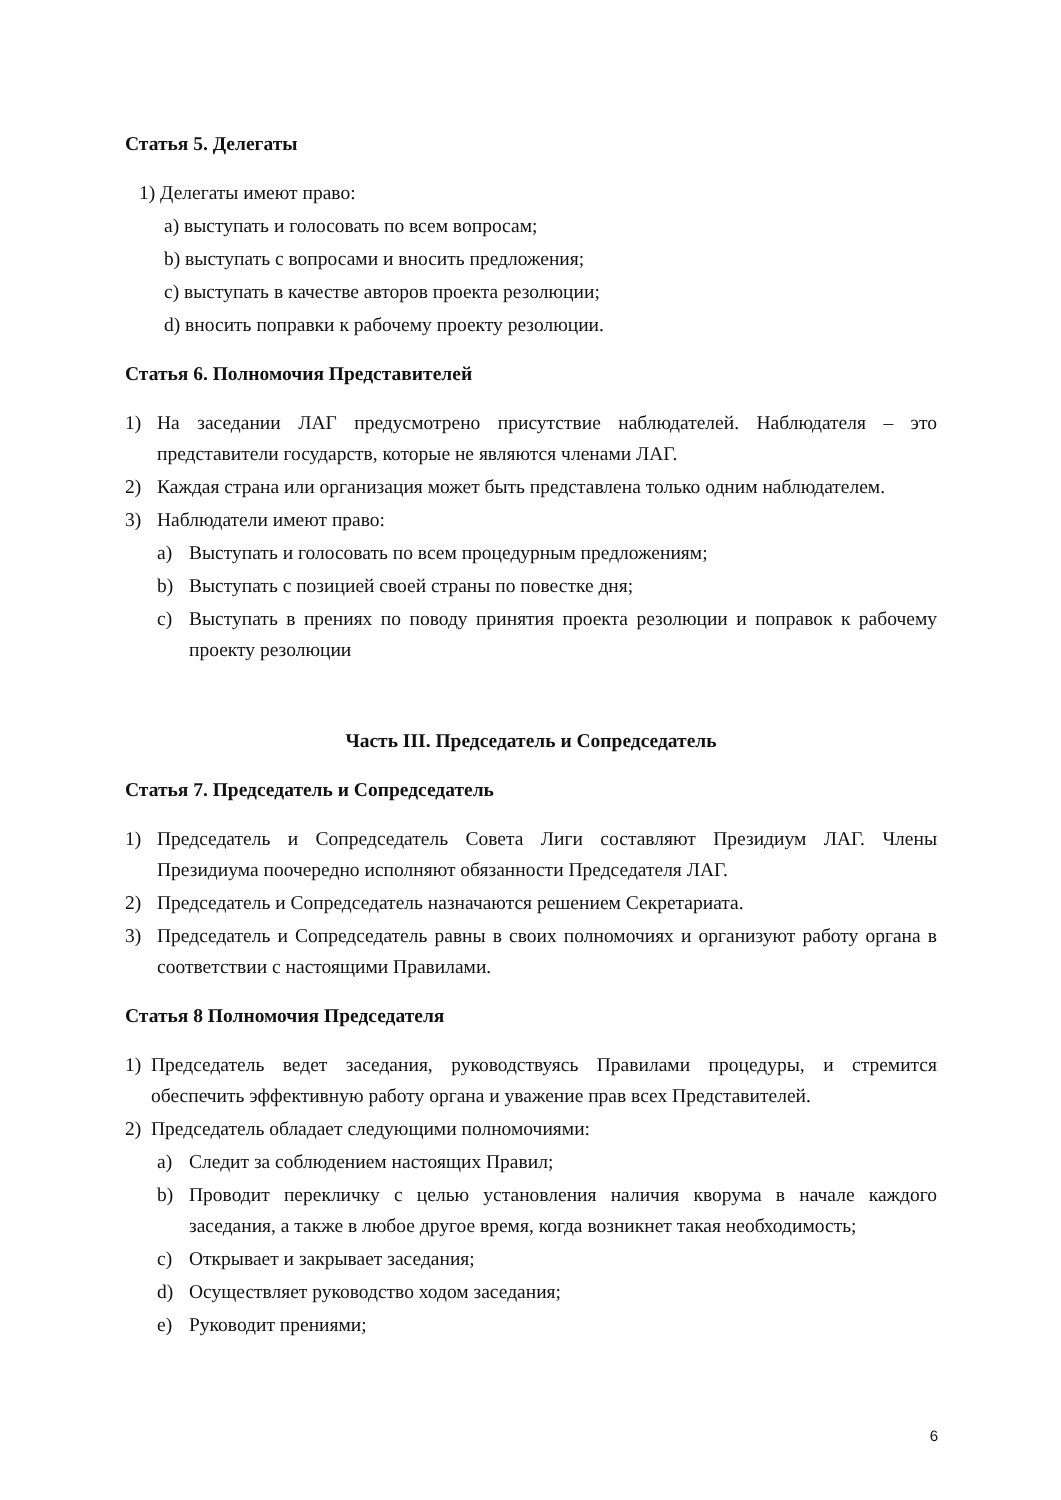Статья 5. Делегаты
1) Делегаты имеют право:
a) выступать и голосовать по всем вопросам;
b) выступать с вопросами и вносить предложения;
c) выступать в качестве авторов проекта резолюции;
d) вносить поправки к рабочему проекту резолюции.
Статья 6. Полномочия Представителей
1) На заседании ЛАГ предусмотрено присутствие наблюдателей. Наблюдателя – это представители государств, которые не являются членами ЛАГ.
2) Каждая страна или организация может быть представлена только одним наблюдателем.
3) Наблюдатели имеют право:
a) Выступать и голосовать по всем процедурным предложениям;
b) Выступать с позицией своей страны по повестке дня;
c) Выступать в прениях по поводу принятия проекта резолюции и поправок к рабочему проекту резолюции
Часть III. Председатель и Сопредседатель
Статья 7. Председатель и Сопредседатель
1) Председатель и Сопредседатель Совета Лиги составляют Президиум ЛАГ. Члены Президиума поочередно исполняют обязанности Председателя ЛАГ.
2) Председатель и Сопредседатель назначаются решением Секретариата.
3) Председатель и Сопредседатель равны в своих полномочиях и организуют работу органа в соответствии с настоящими Правилами.
Статья 8 Полномочия Председателя
1) Председатель ведет заседания, руководствуясь Правилами процедуры, и стремится обеспечить эффективную работу органа и уважение прав всех Представителей.
2) Председатель обладает следующими полномочиями:
a) Следит за соблюдением настоящих Правил;
b) Проводит перекличку с целью установления наличия кворума в начале каждого заседания, а также в любое другое время, когда возникнет такая необходимость;
c) Открывает и закрывает заседания;
d) Осуществляет руководство ходом заседания;
e) Руководит прениями;
6